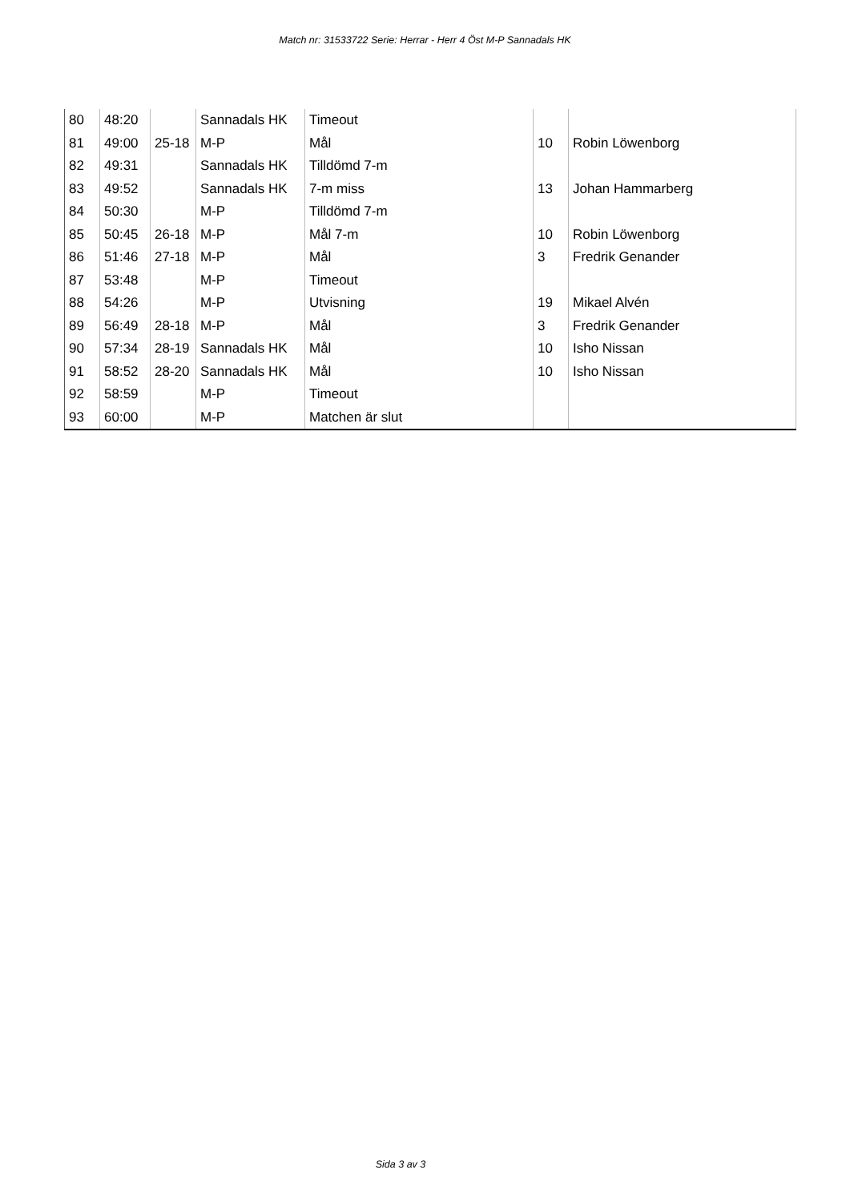Match nr: 31533722 Serie: Herrar - Herr 4 Öst M-P Sannadals HK
| 80 | 48:20 | | Sannadals HK | Timeout | | |
| 81 | 49:00 | 25-18 | M-P | Mål | 10 | Robin Löwenborg |
| 82 | 49:31 | | Sannadals HK | Tilldömd 7-m | | |
| 83 | 49:52 | | Sannadals HK | 7-m miss | 13 | Johan Hammarberg |
| 84 | 50:30 | | M-P | Tilldömd 7-m | | |
| 85 | 50:45 | 26-18 | M-P | Mål 7-m | 10 | Robin Löwenborg |
| 86 | 51:46 | 27-18 | M-P | Mål | 3 | Fredrik Genander |
| 87 | 53:48 | | M-P | Timeout | | |
| 88 | 54:26 | | M-P | Utvisning | 19 | Mikael Alvén |
| 89 | 56:49 | 28-18 | M-P | Mål | 3 | Fredrik Genander |
| 90 | 57:34 | 28-19 | Sannadals HK | Mål | 10 | Isho Nissan |
| 91 | 58:52 | 28-20 | Sannadals HK | Mål | 10 | Isho Nissan |
| 92 | 58:59 | | M-P | Timeout | | |
| 93 | 60:00 | | M-P | Matchen är slut | | |
Sida 3 av 3